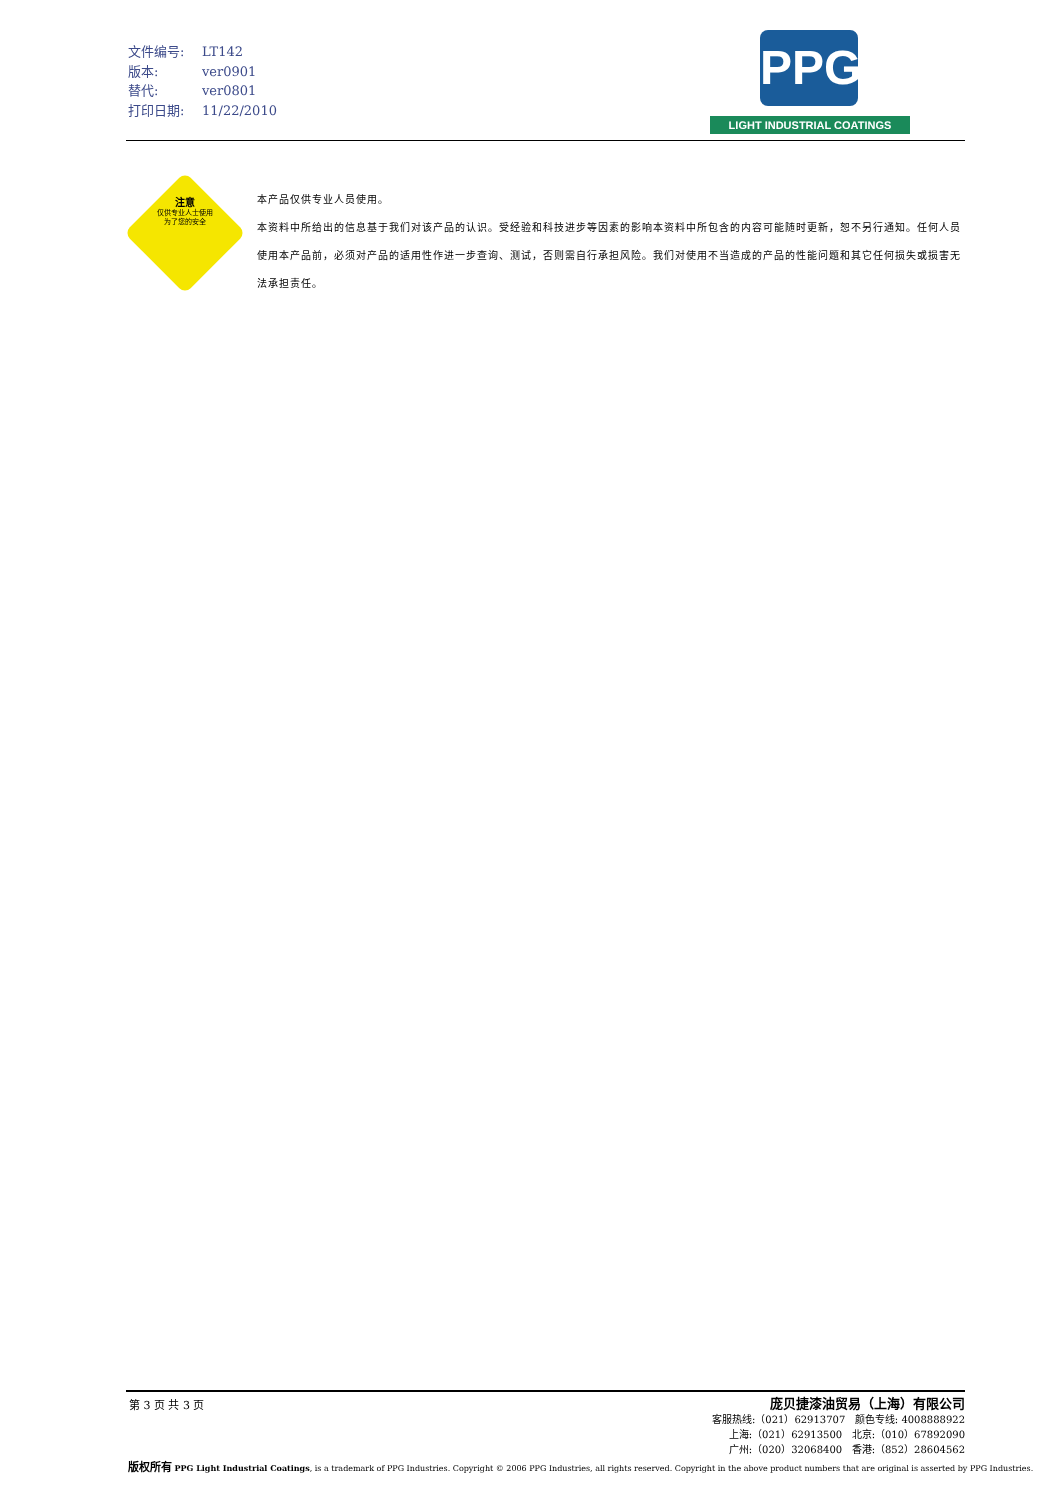文件编号: LT142
版本: ver0901
替代: ver0801
打印日期: 11/22/2010
PPG
LIGHT INDUSTRIAL COATINGS
注意
仅供专业人士使用
为了您的安全
本产品仅供专业人员使用。
本资料中所给出的信息基于我们对该产品的认识。受经验和科技进步等因素的影响本资料中所包含的内容可能随时更新，恕不另行通知。任何人员使用本产品前，必须对产品的适用性作进一步查询、测试，否则需自行承担风险。我们对使用不当造成的产品的性能问题和其它任何损失或损害无法承担责任。
第 3 页 共 3 页
庞贝捷漆油贸易（上海）有限公司
客服热线:（021）62913707 颜色专线: 4008888922
上海:（021）62913500 北京:（010）67892090
广州:（020）32068400 香港:（852）28604562
版权所有 PPG Light Industrial Coatings, is a trademark of PPG Industries. Copyright © 2006 PPG Industries, all rights reserved. Copyright in the above product numbers that are original is asserted by PPG Industries.